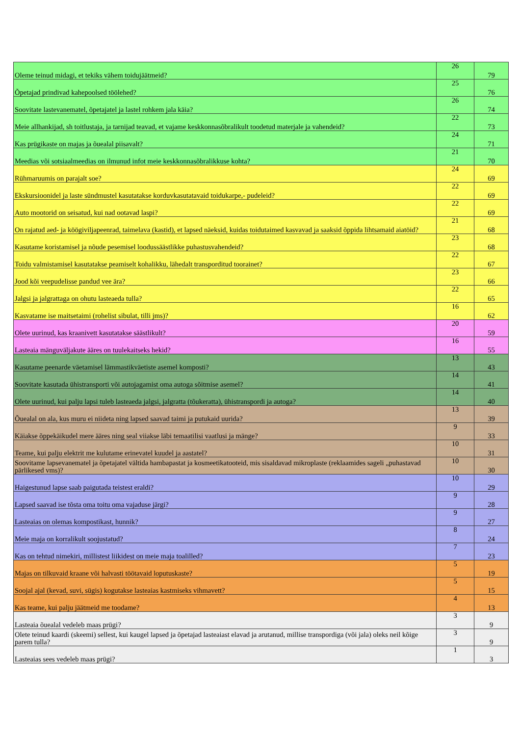| Oleme teinud midagi, et tekiks vähem toidujäätmeid? | 26 | 79 |
| Õpetajad prindivad kahepoolsed töölehed? | 25 | 76 |
| Soovitate lastevanematel, õpetajatel ja lastel rohkem jala käia? | 26 | 74 |
| Meie allhankijad, sh toitlustaja, ja tarnijad teavad, et vajame keskkonnasõbralikult toodetud materjale ja vahendeid? | 22 | 73 |
| Kas prügikaste on majas ja õuealal piisavalt? | 24 | 71 |
| Meedias või sotsiaalmeedias on ilmunud infot meie keskkonnasõbralikkuse kohta? | 21 | 70 |
| Rühmaruumis on parajalt soe? | 24 | 69 |
| Ekskursioonidel ja laste sündmustel kasutatakse korduvkasutatavaid toidukarpe,- pudeleid? | 22 | 69 |
| Auto mootorid on seisatud, kui nad ootavad laspi? | 22 | 69 |
| On rajatud aed- ja köögiviljapeenrad, taimelava (kastid), et lapsed näeksid, kuidas toidutaimed kasvavad ja saaksid õppida lihtsamaid aiatöid? | 21 | 68 |
| Kasutame koristamisel ja nõude pesemisel loodussäästlikke puhastusvahendeid? | 23 | 68 |
| Toidu valmistamisel kasutatakse peamiselt kohalikku, lähedalt transporditud toorainet? | 22 | 67 |
| Jood kõi veepudelisse pandud vee ära? | 23 | 66 |
| Jalgsi ja jalgrattaga on ohutu lasteaeda tulla? | 22 | 65 |
| Kasvatame ise maitsetaimi (rohelist sibulat, tilli jms)? | 16 | 62 |
| Olete uurinud, kas kraanivett kasutatakse säästlikult? | 20 | 59 |
| Lasteaia mänguväljakute ääres on tuulekaitseks hekid? | 16 | 55 |
| Kasutame peenarde väetamisel lämmastikväetiste asemel komposti? | 13 | 43 |
| Soovitate kasutada ühistransporti või autojagamist oma autoga sõitmise asemel? | 14 | 41 |
| Olete uurinud, kui palju lapsi tuleb lasteaeda jalgsi, jalgratta (tõukeratta), ühistranspordi ja autoga? | 14 | 40 |
| Õuealal on ala, kus muru ei niideta ning lapsed saavad taimi ja putukaid uurida? | 13 | 39 |
| Käiakse õppekäikudel mere ääres ning seal viiakse läbi temaatilisi vaatlusi ja mänge? | 9 | 33 |
| Teame, kui palju elektrit me kulutame erinevatel kuudel ja aastatel? | 10 | 31 |
| Soovitame lapsevanematel ja õpetajatel vältida hambapastat ja kosmeetikatooteid, mis sisaldavad mikroplaste (reklaamides sageli „puhastavad pärlikesed vms)? | 10 | 30 |
| Haigestunud lapse saab paigutada teistest eraldi? | 10 | 29 |
| Lapsed saavad ise tõsta oma toitu oma vajaduse järgi? | 9 | 28 |
| Lasteaias on olemas kompostikast, hunnik? | 9 | 27 |
| Meie maja on korralikult soojustatud? | 8 | 24 |
| Kas on tehtud nimekiri, millistest liikidest on meie maja toalilled? | 7 | 23 |
| Majas on tilkuvaid kraane või halvasti töötavaid loputuskaste? | 5 | 19 |
| Soojal ajal (kevad, suvi, sügis) kogutakse lasteaias kastmiseks vihmavett? | 5 | 15 |
| Kas teame, kui palju jäätmeid me toodame? | 4 | 13 |
| Lasteaia õuealal vedeleb maas prügi? | 3 | 9 |
| Olete teinud kaardi (skeemi) sellest, kui kaugel lapsed ja õpetajad lasteaiast elavad ja arutanud, millise transpordiga (või jala) oleks neil kõige parem tulla? | 3 | 9 |
| Lasteaias sees vedeleb maas prügi? | 1 | 3 |